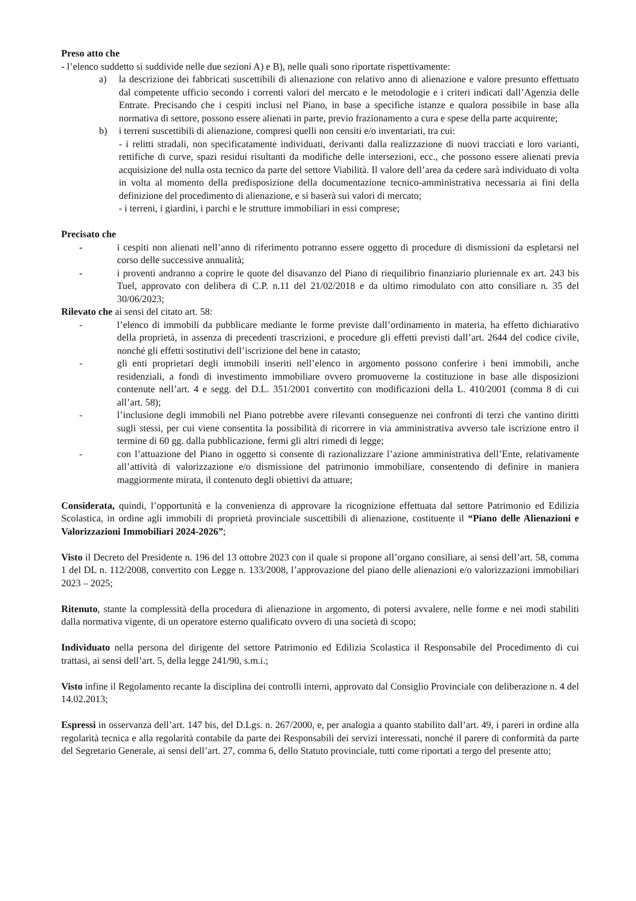Preso atto che
- l’elenco suddetto si suddivide nelle due sezioni A) e B), nelle quali sono riportate rispettivamente:
a) la descrizione dei fabbricati suscettibili di alienazione con relativo anno di alienazione e valore presunto effettuato dal competente ufficio secondo i correnti valori del mercato e le metodologie e i criteri indicati dall’Agenzia delle Entrate. Precisando che i cespiti inclusi nel Piano, in base a specifiche istanze e qualora possibile in base alla normativa di settore, possono essere alienati in parte, previo frazionamento a cura e spese della parte acquirente;
b) i terreni suscettibili di alienazione, compresi quelli non censiti e/o inventariati, tra cui:
- i relitti stradali, non specificatamente individuati, derivanti dalla realizzazione di nuovi tracciati e loro varianti, rettifiche di curve, spazi residui risultanti da modifiche delle intersezioni, ecc., che possono essere alienati previa acquisizione del nulla osta tecnico da parte del settore Viabilità. Il valore dell’area da cedere sarà individuato di volta in volta al momento della predisposizione della documentazione tecnico-amministrativa necessaria ai fini della definizione del procedimento di alienazione, e si baserà sui valori di mercato;
- i terreni, i giardini, i parchi e le strutture immobiliari in essi comprese;
Precisato che
- i cespiti non alienati nell’anno di riferimento potranno essere oggetto di procedure di dismissioni da espletarsi nel corso delle successive annualità;
- i proventi andranno a coprire le quote del disavanzo del Piano di riequilibrio finanziario pluriennale ex art. 243 bis Tuel, approvato con delibera di C.P. n.11 del 21/02/2018 e da ultimo rimodulato con atto consiliare n. 35 del 30/06/2023;
Rilevato che ai sensi del citato art. 58:
- l’elenco di immobili da pubblicare mediante le forme previste dall’ordinamento in materia, ha effetto dichiarativo della proprietà, in assenza di precedenti trascrizioni, e procedure gli effetti previsti dall’art. 2644 del codice civile, nonché gli effetti sostitutivi dell’iscrizione del bene in catasto;
- gli enti proprietari degli immobili inseriti nell’elenco in argomento possono conferire i beni immobili, anche residenziali, a fondi di investimento immobiliare ovvero promuoverne la costituzione in base alle disposizioni contenute nell’art. 4 e segg. del D.L. 351/2001 convertito con modificazioni della L. 410/2001 (comma 8 di cui all’art. 58);
- l’inclusione degli immobili nel Piano potrebbe avere rilevanti conseguenze nei confronti di terzi che vantino diritti sugli stessi, per cui viene consentita la possibilità di ricorrere in via amministrativa avverso tale iscrizione entro il termine di 60 gg. dalla pubblicazione, fermi gli altri rimedi di legge;
- con l’attuazione del Piano in oggetto si consente di razionalizzare l’azione amministrativa dell’Ente, relativamente all’attività di valorizzazione e/o dismissione del patrimonio immobiliare, consentendo di definire in maniera maggiormente mirata, il contenuto degli obiettivi da attuare;
Considerata, quindi, l’opportunità e la convenienza di approvare la ricognizione effettuata dal settore Patrimonio ed Edilizia Scolastica, in ordine agli immobili di proprietà provinciale suscettibili di alienazione, costituente il “Piano delle Alienazioni e Valorizzazioni Immobiliari 2024-2026”;
Visto il Decreto del Presidente n. 196 del 13 ottobre 2023 con il quale si propone all’organo consiliare, ai sensi dell’art. 58, comma 1 del DL n. 112/2008, convertito con Legge n. 133/2008, l’approvazione del piano delle alienazioni e/o valorizzazioni immobiliari 2023 – 2025;
Ritenuto, stante la complessità della procedura di alienazione in argomento, di potersi avvalere, nelle forme e nei modi stabiliti dalla normativa vigente, di un operatore esterno qualificato ovvero di una società di scopo;
Individuato nella persona del dirigente del settore Patrimonio ed Edilizia Scolastica il Responsabile del Procedimento di cui trattasi, ai sensi dell’art. 5, della legge 241/90, s.m.i.;
Visto infine il Regolamento recante la disciplina dei controlli interni, approvato dal Consiglio Provinciale con deliberazione n. 4 del 14.02.2013;
Espressi in osservanza dell’art. 147 bis, del D.Lgs. n. 267/2000, e, per analogia a quanto stabilito dall’art. 49, i pareri in ordine alla regolarità tecnica e alla regolarità contabile da parte dei Responsabili dei servizi interessati, nonché il parere di conformità da parte del Segretario Generale, ai sensi dell’art. 27, comma 6, dello Statuto provinciale, tutti come riportati a tergo del presente atto;